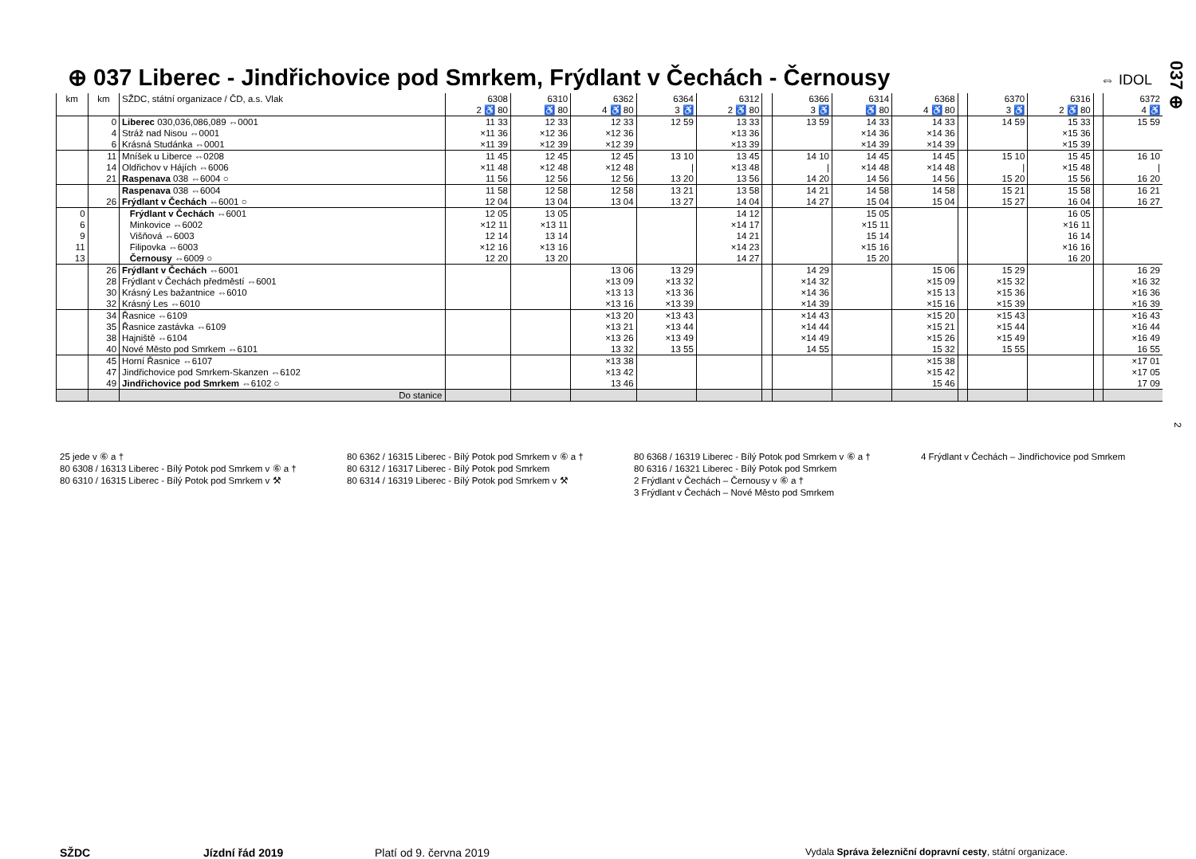⊕ 037 Liberec - Jindřichovice pod Smrkem, Frýdlant v Čechách - Černousy
⇔ IDOL
037 ⊕
2
| km | km | SŽDC, státní organizace / ČD, a.s. Vlak | 6308 2 ♿ 80 | 6310 ♿ 80 | 6362 4 ♿ 80 | 6364 3 ♿ | 6312 2 ♿ 80 | | 6366 3 ♿ | 6314 ♿ 80 | 6368 4 ♿ 80 | | 6370 3 ♿ | 6316 2 ♿ 80 | | 6372 4 ♿ |
| --- | --- | --- | --- | --- | --- | --- | --- | --- | --- | --- | --- | --- | --- | --- | --- | --- |
| | 0 | Liberec 030,036,086,089 ⇔0001 | 11 33 | 12 33 | 12 33 | 12 59 | 13 33 | | 13 59 | 14 33 | 14 33 | | 14 59 | 15 33 | | 15 59 |
| | 4 | Stráž nad Nisou ⇔0001 | ×11 36 | ×12 36 | ×12 36 | | ×13 36 | | | ×14 36 | ×14 36 | | | ×15 36 | | |
| | 6 | Krásná Studánka ⇔0001 | ×11 39 | ×12 39 | ×12 39 | | ×13 39 | | | ×14 39 | ×14 39 | | | ×15 39 | | |
| | 11 | Mníšek u Liberce ⇔0208 | 11 45 | 12 45 | 12 45 | 13 10 | 13 45 | | 14 10 | 14 45 | 14 45 | | 15 10 | 15 45 | | 16 10 |
| | 14 | Oldřichov v Hájích ⇔6006 | ×11 48 | ×12 48 | ×12 48 | / | ×13 48 | | / | ×14 48 | ×14 48 | | / | ×15 48 | | / |
| | 21 | Raspenava 038 ⇔6004 ○ | 11 56 | 12 56 | 12 56 | 13 20 | 13 56 | | 14 20 | 14 56 | 14 56 | | 15 20 | 15 56 | | 16 20 |
| | | Raspenava 038 ⇔6004 | 11 58 | 12 58 | 12 58 | 13 21 | 13 58 | | 14 21 | 14 58 | 14 58 | | 15 21 | 15 58 | | 16 21 |
| | 26 | Frýdlant v Čechách ⇔6001 ○ | 12 04 | 13 04 | 13 04 | 13 27 | 14 04 | | 14 27 | 15 04 | 15 04 | | 15 27 | 16 04 | | 16 27 |
| 0 | | Frýdlant v Čechách ⇔6001 | 12 05 | 13 05 | | | 14 12 | | | 15 05 | | | | 16 05 | | |
| 6 | | Minkovice ⇔6002 | ×12 11 | ×13 11 | | | ×14 17 | | | ×15 11 | | | | ×16 11 | | |
| 9 | | Višňová ⇔6003 | 12 14 | 13 14 | | | 14 21 | | | 15 14 | | | | 16 14 | | |
| 11 | | Filipovka ⇔6003 | ×12 16 | ×13 16 | | | ×14 23 | | | ×15 16 | | | | ×16 16 | | |
| 13 | | Černousy ⇔6009 ○ | 12 20 | 13 20 | | | 14 27 | | | 15 20 | | | | 16 20 | | |
| | 26 | Frýdlant v Čechách ⇔6001 | | | 13 06 | 13 29 | | | 14 29 | | 15 06 | | 15 29 | | | 16 29 |
| | 28 | Frýdlant v Čechách předměstí ⇔6001 | | | ×13 09 | ×13 32 | | | ×14 32 | | ×15 09 | | ×15 32 | | | ×16 32 |
| | 30 | Krásný Les bažantnice ⇔6010 | | | ×13 13 | ×13 36 | | | ×14 36 | | ×15 13 | | ×15 36 | | | ×16 36 |
| | 32 | Krásný Les ⇔6010 | | | ×13 16 | ×13 39 | | | ×14 39 | | ×15 16 | | ×15 39 | | | ×16 39 |
| | 34 | Řasnice ⇔6109 | | | ×13 20 | ×13 43 | | | ×14 43 | | ×15 20 | | ×15 43 | | | ×16 43 |
| | 35 | Řasnice zastávka ⇔6109 | | | ×13 21 | ×13 44 | | | ×14 44 | | ×15 21 | | ×15 44 | | | ×16 44 |
| | 38 | Hajniště ⇔6104 | | | ×13 26 | ×13 49 | | | ×14 49 | | ×15 26 | | ×15 49 | | | ×16 49 |
| | 40 | Nové Město pod Smrkem ⇔6101 | | | 13 32 | 13 55 | | | 14 55 | | 15 32 | | 15 55 | | | 16 55 |
| | 45 | Horní Řasnice ⇔6107 | | | ×13 38 | | | | | | ×15 38 | | | | | ×17 01 |
| | 47 | Jindřichovice pod Smrkem-Skanzen ⇔6102 | | | ×13 42 | | | | | | ×15 42 | | | | | ×17 05 |
| | 49 | Jindřichovice pod Smrkem ⇔6102 ○ | | | 13 46 | | | | | | 15 46 | | | | | 17 09 |
| | | Do stanice | | | | | | | | | | | | | | |
25 jede v ⑥ a †
80 6308 / 16313 Liberec - Bílý Potok pod Smrkem v ⑥ a †
80 6310 / 16315 Liberec - Bílý Potok pod Smrkem v ⚒
80 6362 / 16315 Liberec - Bílý Potok pod Smrkem v ⑥ a †
80 6312 / 16317 Liberec - Bílý Potok pod Smrkem
80 6314 / 16319 Liberec - Bílý Potok pod Smrkem v ⚒
80 6368 / 16319 Liberec - Bílý Potok pod Smrkem v ⑥ a †
80 6316 / 16321 Liberec - Bílý Potok pod Smrkem
2 Frýdlant v Čechách – Černousy v ⑥ a †
3 Frýdlant v Čechách – Nové Město pod Smrkem
4 Frýdlant v Čechách – Jindřichovice pod Smrkem
SŽDC Jízdní řád 2019 Platí od 9. června 2019 Vydala Správa železniční dopravní cesty, státní organizace.